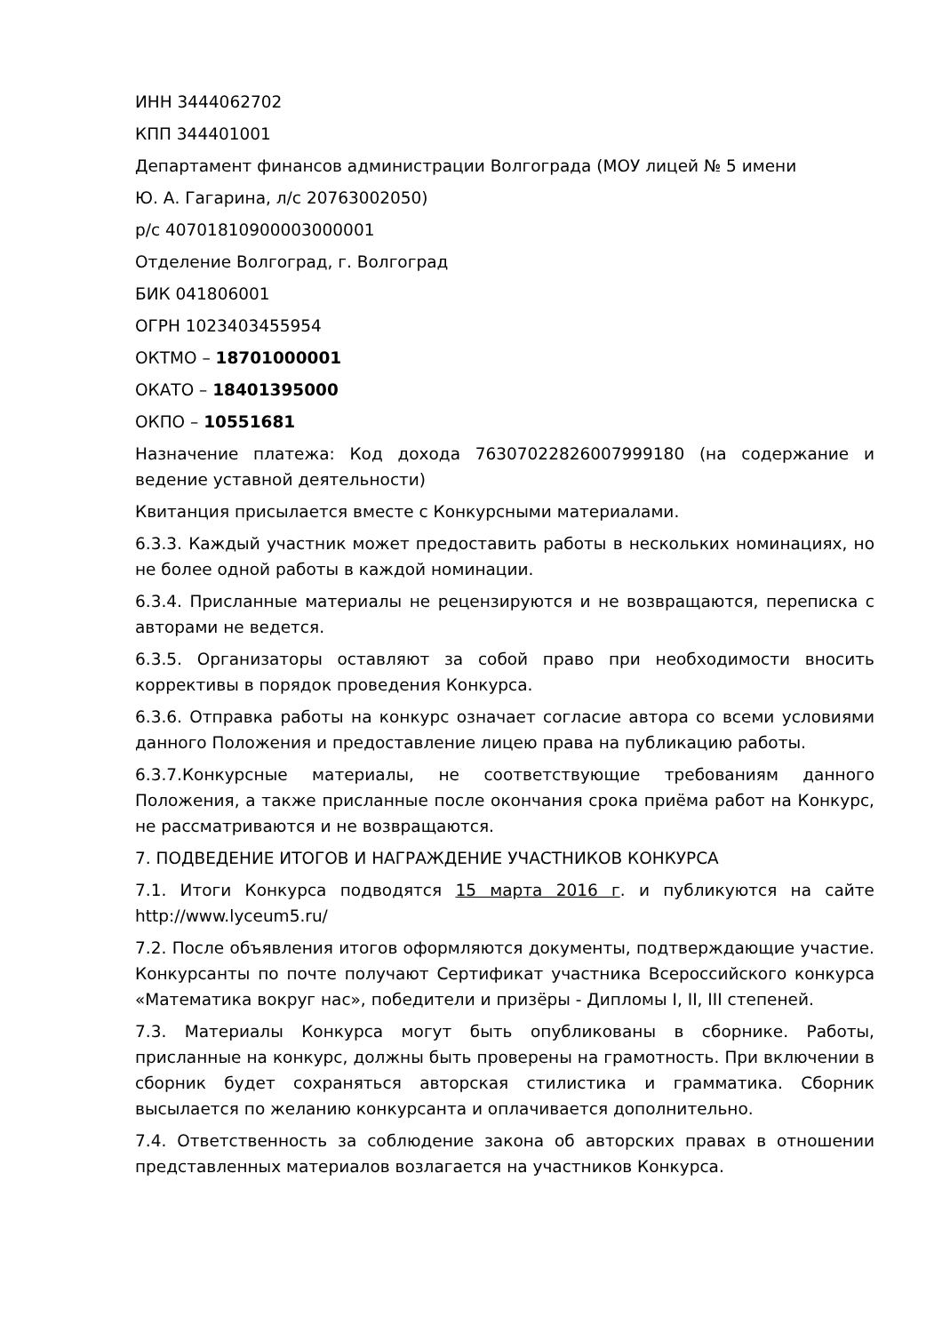ИНН 3444062702
КПП 344401001
Департамент финансов администрации Волгограда (МОУ лицей № 5 имени
Ю. А. Гагарина, л/с 20763002050)
р/с 40701810900003000001
Отделение Волгоград, г. Волгоград
БИК 041806001
ОГРН 1023403455954
ОКТМО – 18701000001
ОКАТО – 18401395000
ОКПО – 10551681
Назначение платежа: Код дохода 76307022826007999180 (на содержание и ведение уставной деятельности)
Квитанция присылается вместе с Конкурсными материалами.
6.3.3. Каждый участник может предоставить работы в нескольких номинациях, но не более одной работы в каждой номинации.
6.3.4. Присланные материалы не рецензируются и не возвращаются, переписка с авторами не ведется.
6.3.5. Организаторы оставляют за собой право при необходимости вносить коррективы в порядок проведения Конкурса.
6.3.6. Отправка работы на конкурс означает согласие автора со всеми условиями данного Положения и предоставление лицею права на публикацию работы.
6.3.7.Конкурсные материалы, не соответствующие требованиям данного Положения, а также присланные после окончания срока приёма работ на Конкурс, не рассматриваются и не возвращаются.
7. ПОДВЕДЕНИЕ ИТОГОВ И НАГРАЖДЕНИЕ УЧАСТНИКОВ КОНКУРСА
7.1. Итоги Конкурса подводятся 15 марта 2016 г. и публикуются на сайте http://www.lyceum5.ru/
7.2. После объявления итогов оформляются документы, подтверждающие участие. Конкурсанты по почте получают Сертификат участника Всероссийского конкурса «Математика вокруг нас», победители и призёры - Дипломы I, II, III степеней.
7.3. Материалы Конкурса могут быть опубликованы в сборнике. Работы, присланные на конкурс, должны быть проверены на грамотность. При включении в сборник будет сохраняться авторская стилистика и грамматика. Сборник высылается по желанию конкурсанта и оплачивается дополнительно.
7.4. Ответственность за соблюдение закона об авторских правах в отношении представленных материалов возлагается на участников Конкурса.